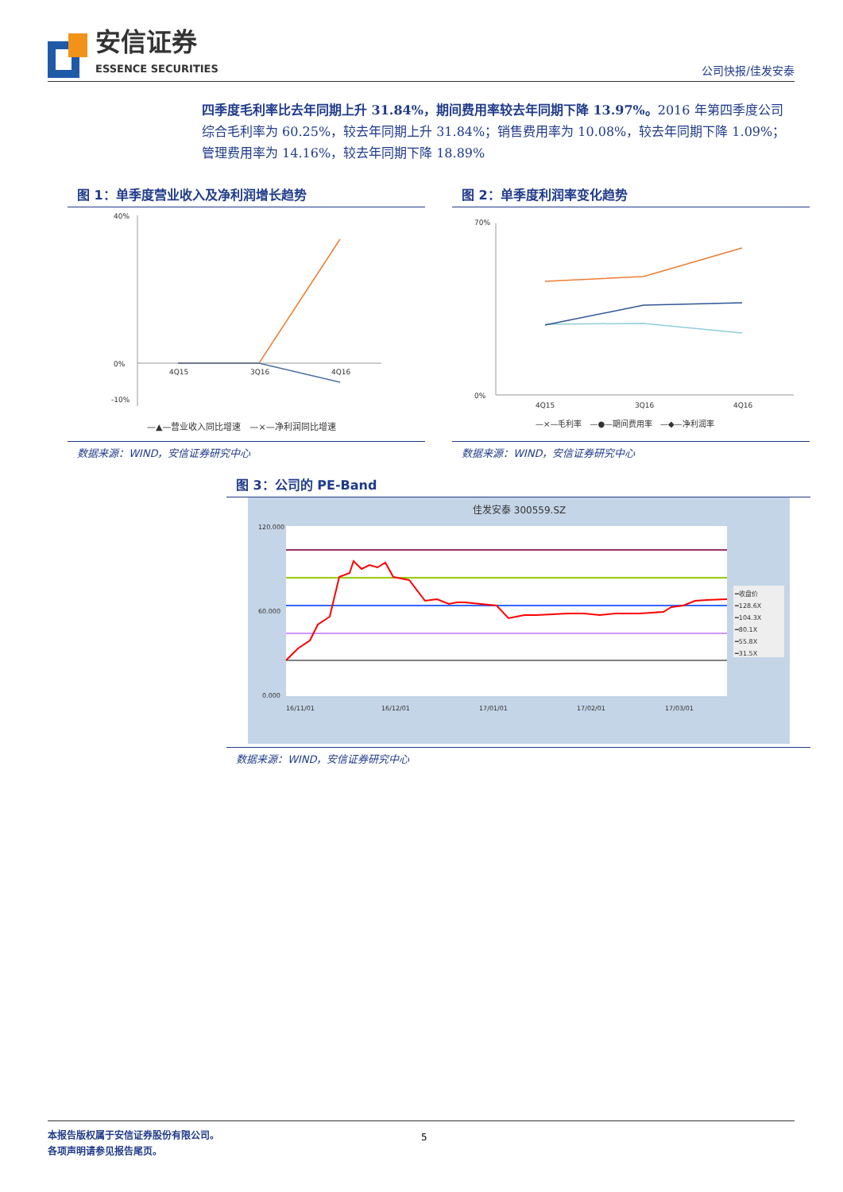安信证券
ESSENCE SECURITIES
公司快报/佳发安泰
四季度毛利率比去年同期上升 31.84%，期间费用率较去年同期下降 13.97%。2016 年第四季度公司综合毛利率为 60.25%，较去年同期上升 31.84%；销售费用率为 10.08%，较去年同期下降 1.09%；管理费用率为 14.16%，较去年同期下降 18.89%
图 1：单季度营业收入及净利润增长趋势
40%
0%
-10%
4Q15
3Q16
4Q16
—▲—营业收入同比增速　—×—净利润同比增速
数据来源：WIND，安信证券研究中心
图 2：单季度利润率变化趋势
70%
0%
4Q15
3Q16
4Q16
—×—毛利率　—●—期间费用率　—◆—净利润率
数据来源：WIND，安信证券研究中心
图 3：公司的 PE-Band
佳发安泰 300559.SZ
120.000
60.000
0.000
━收盘价
━128.6X
━104.3X
━80.1X
━55.8X
━31.5X
16/11/01
16/12/01
17/01/01
17/02/01
17/03/01
数据来源：WIND，安信证券研究中心
本报告版权属于安信证券股份有限公司。
各项声明请参见报告尾页。
5